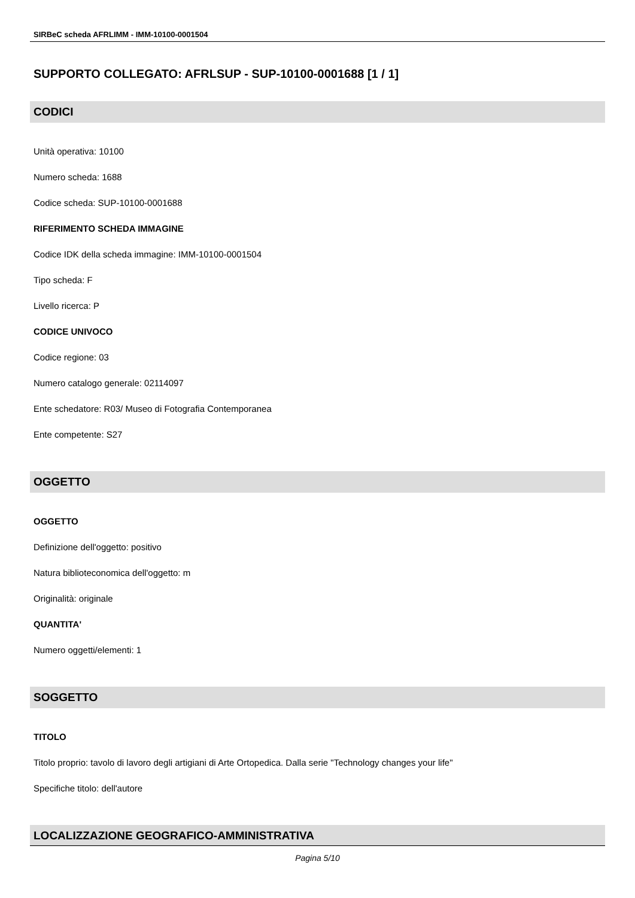SIRBeC scheda AFRLIMM - IMM-10100-0001504
SUPPORTO COLLEGATO: AFRLSUP - SUP-10100-0001688 [1 / 1]
CODICI
Unità operativa: 10100
Numero scheda: 1688
Codice scheda: SUP-10100-0001688
RIFERIMENTO SCHEDA IMMAGINE
Codice IDK della scheda immagine: IMM-10100-0001504
Tipo scheda: F
Livello ricerca: P
CODICE UNIVOCO
Codice regione: 03
Numero catalogo generale: 02114097
Ente schedatore: R03/ Museo di Fotografia Contemporanea
Ente competente: S27
OGGETTO
OGGETTO
Definizione dell'oggetto: positivo
Natura biblioteconomica dell'oggetto: m
Originalità: originale
QUANTITA'
Numero oggetti/elementi: 1
SOGGETTO
TITOLO
Titolo proprio: tavolo di lavoro degli artigiani di Arte Ortopedica. Dalla serie "Technology changes your life"
Specifiche titolo: dell'autore
LOCALIZZAZIONE GEOGRAFICO-AMMINISTRATIVA
Pagina 5/10